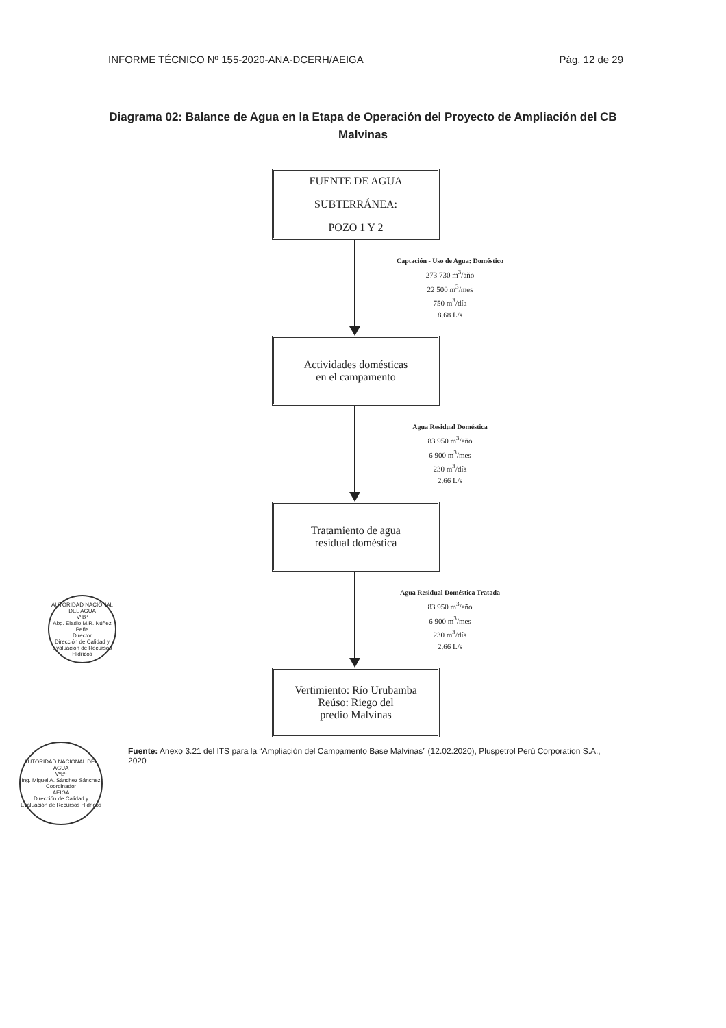INFORME TÉCNICO Nº 155-2020-ANA-DCERH/AEIGA Pág. 12 de 29
Diagrama 02: Balance de Agua en la Etapa de Operación del Proyecto de Ampliación del CB Malvinas
FUENTE DE AGUA
SUBTERRÁNEA:
POZO 1 Y 2
Captación - Uso de Agua: Doméstico
273 730 m<sup>3</sup>/año
22 500 m<sup>3</sup>/mes
750 m<sup>3</sup>/día
8.68 L/s
Actividades domésticas
en el campamento
Agua Residual Doméstica
83 950 m<sup>3</sup>/año
6 900 m<sup>3</sup>/mes
230 m<sup>3</sup>/día
2.66 L/s
Tratamiento de agua
residual doméstica
Agua Residual Doméstica Tratada
83 950 m<sup>3</sup>/año
6 900 m<sup>3</sup>/mes
230 m<sup>3</sup>/día
2.66 L/s
Vertimiento: Río Urubamba
Reúso: Riego del
predio Malvinas
Fuente: Anexo 3.21 del ITS para la “Ampliación del Campamento Base Malvinas” (12.02.2020), Pluspetrol Perú Corporation S.A., 2020
AUTORIDAD NACIONAL DEL AGUA
VºBº
Abg. Eladio M.R. Núñez Peña
Director
Dirección de Calidad y Evaluación de Recursos Hídricos
AUTORIDAD NACIONAL DEL AGUA
VºBº
Ing. Miguel A. Sánchez Sánchez
Coordinador
AEIGA
Dirección de Calidad y Evaluación de Recursos Hídricos